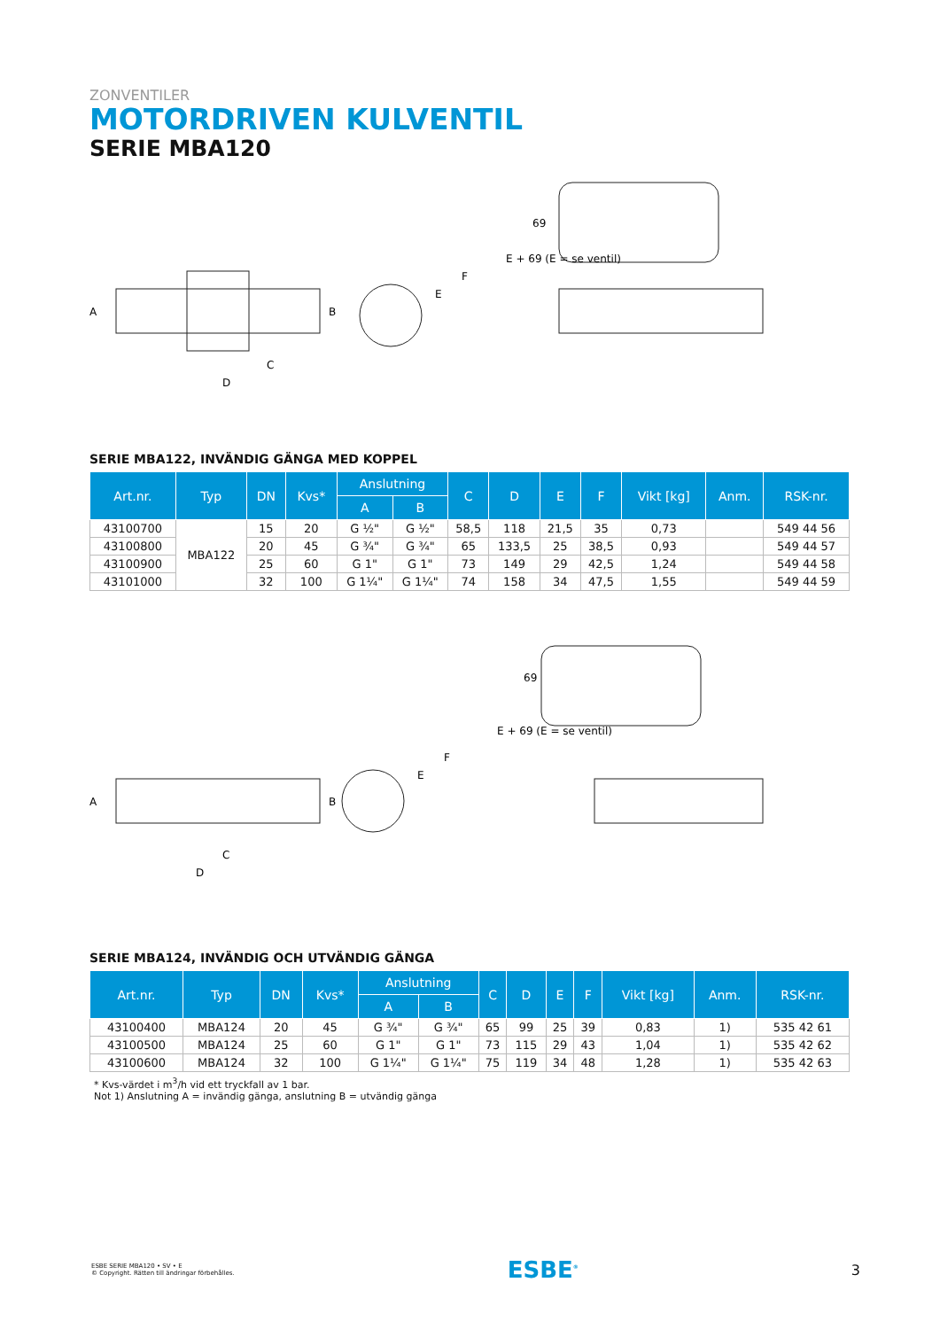ZONVENTILER
MOTORDRIVEN KULVENTIL
SERIE MBA120
A
B
C
D
E
F
E + 69 (E = se ventil)
69
SERIE MBA122, INVÄNDIG GÄNGA MED KOPPEL
| Art.nr. | Typ | DN | Kvs* | Anslutning | | C | D | E | F | Vikt [kg] | Anm. | RSK-nr. |
| --- | --- | --- | --- | --- | --- | --- | --- | --- | --- | --- | --- | --- |
| | | | | A | B | | | | | | | |
| 43100700 | MBA122 | 15 | 20 | G ½" | G ½" | 58,5 | 118 | 21,5 | 35 | 0,73 | | 549 44 56 |
| 43100800 | | 20 | 45 | G ¾" | G ¾" | 65 | 133,5 | 25 | 38,5 | 0,93 | | 549 44 57 |
| 43100900 | | 25 | 60 | G 1" | G 1" | 73 | 149 | 29 | 42,5 | 1,24 | | 549 44 58 |
| 43101000 | | 32 | 100 | G 1¼" | G 1¼" | 74 | 158 | 34 | 47,5 | 1,55 | | 549 44 59 |
A
B
C
D
E
F
E + 69 (E = se ventil)
69
SERIE MBA124, INVÄNDIG OCH UTVÄNDIG GÄNGA
| Art.nr. | Typ | DN | Kvs* | Anslutning | | C | D | E | F | Vikt [kg] | Anm. | RSK-nr. |
| --- | --- | --- | --- | --- | --- | --- | --- | --- | --- | --- | --- | --- |
| | | | | A | B | | | | | | | |
| 43100400 | MBA124 | 20 | 45 | G ¾" | G ¾" | 65 | 99 | 25 | 39 | 0,83 | 1) | 535 42 61 |
| 43100500 | MBA124 | 25 | 60 | G 1" | G 1" | 73 | 115 | 29 | 43 | 1,04 | 1) | 535 42 62 |
| 43100600 | MBA124 | 32 | 100 | G 1¼" | G 1¼" | 75 | 119 | 34 | 48 | 1,28 | 1) | 535 42 63 |
* Kvs-värdet i m<sup>3</sup>/h vid ett tryckfall av 1 bar.
Not 1) Anslutning A = invändig gänga, anslutning B = utvändig gänga
ESBE SERIE MBA120 • SV • E
© Copyright. Rätten till ändringar förbehålles.
ESBE<sup>®</sup>
3